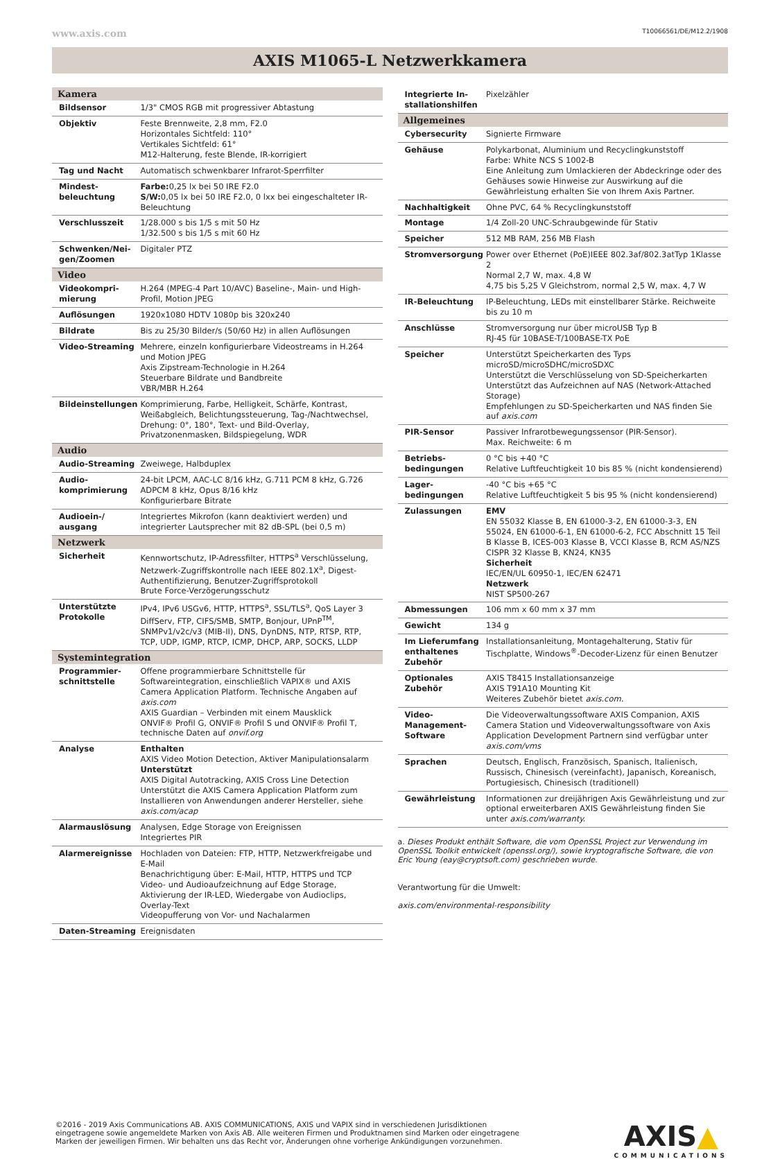www.axis.com T10066561/DE/M12.2/1908
AXIS M1065-L Netzwerkkamera
| Kamera | |
| --- | --- |
| Bildsensor | 1/3" CMOS RGB mit progressiver Abtastung |
| Objektiv | Feste Brennweite, 2,8 mm, F2.0 Horizontales Sichtfeld: 110° Vertikales Sichtfeld: 61° M12-Halterung, feste Blende, IR-korrigiert |
| Tag und Nacht | Automatisch schwenkbarer Infrarot-Sperrfilter |
| Mindest­beleuchtung | Farbe: 0,25 lx bei 50 IRE F2.0 S/W: 0,05 lx bei 50 IRE F2.0, 0 lxx bei eingeschalteter IR-Beleuchtung |
| Verschlusszeit | 1/28.000 s bis 1/5 s mit 50 Hz 1/32.500 s bis 1/5 s mit 60 Hz |
| Schwenken/Nei­gen/Zoomen | Digitaler PTZ |
| Video | |
| Videokompri­mierung | H.264 (MPEG-4 Part 10/AVC) Baseline-, Main- und High-Profil, Motion JPEG |
| Auflösungen | 1920x1080 HDTV 1080p bis 320x240 |
| Bildrate | Bis zu 25/30 Bilder/s (50/60 Hz) in allen Auflösungen |
| Video-Streaming | Mehrere, einzeln konfigurierbare Videostreams in H.264 und Motion JPEG Axis Zipstream-Technologie in H.264 Steuerbare Bildrate und Bandbreite VBR/MBR H.264 |
| Bildeinstellungen | Komprimierung, Farbe, Helligkeit, Schärfe, Kontrast, Weißabgleich, Belichtungssteuerung, Tag-/Nachtwechsel, Drehung: 0°, 180°, Text- und Bild-Overlay, Privatzonenmasken, Bildspiegelung, WDR |
| Audio | |
| Audio-Streaming | Zweiwege, Halbduplex |
| Audio­komprimierung | 24-bit LPCM, AAC-LC 8/16 kHz, G.711 PCM 8 kHz, G.726 ADPCM 8 kHz, Opus 8/16 kHz Konfigurierbare Bitrate |
| Audioein-/ ausgang | Integriertes Mikrofon (kann deaktiviert werden) und integrierter Lautsprecher mit 82 dB-SPL (bei 0,5 m) |
| Netzwerk | |
| Sicherheit | Kennwortschutz, IP-Adressfilter, HTTPS<sup>a</sup> Verschlüsselung, Netzwerk-Zugriffskontrolle nach IEEE 802.1X<sup>a</sup>, Digest-Authentifizierung, Benutzer-Zugriffsprotokoll Brute Force-Verzögerungsschutz |
| Unterstützte Protokolle | IPv4, IPv6 USGv6, HTTP, HTTPS<sup>a</sup>, SSL/TLS<sup>a</sup>, QoS Layer 3 DiffServ, FTP, CIFS/SMB, SMTP, Bonjour, UPnP<sup>TM</sup>, SNMPv1/v2c/v3 (MIB-II), DNS, DynDNS, NTP, RTSP, RTP, TCP, UDP, IGMP, RTCP, ICMP, DHCP, ARP, SOCKS, LLDP |
| Systemintegration | |
| Programmier­schnittstelle | Offene programmierbare Schnittstelle für Softwareintegration, einschließlich VAPIX® und AXIS Camera Application Platform. Technische Angaben auf axis.com AXIS Guardian – Verbinden mit einem Mausklick ONVIF® Profil G, ONVIF® Profil S und ONVIF® Profil T, technische Daten auf onvif.org |
| Analyse | Enthalten AXIS Video Motion Detection, Aktiver Manipulationsalarm Unterstützt AXIS Digital Autotracking, AXIS Cross Line Detection Unterstützt die AXIS Camera Application Platform zum Installieren von Anwendungen anderer Hersteller, siehe axis.com/acap |
| Alarmauslösung | Analysen, Edge Storage von Ereignissen Integriertes PIR |
| Alarmereignisse | Hochladen von Dateien: FTP, HTTP, Netzwerkfreigabe und E-Mail Benachrichtigung über: E-Mail, HTTP, HTTPS und TCP Video- und Audioaufzeichnung auf Edge Storage, Aktivierung der IR-LED, Wiedergabe von Audioclips, Overlay-Text Videopufferung von Vor- und Nachalarmen |
| Daten-Streaming | Ereignisdaten |
| Integrierte In­stallationshilfen | Pixelzähler |
| Allgemeines | |
| Cybersecurity | Signierte Firmware |
| Gehäuse | Polykarbonat, Aluminium und Recyclingkunststoff Farbe: White NCS S 1002-B Eine Anleitung zum Umlackieren der Abdeckringe oder des Gehäuses sowie Hinweise zur Auswirkung auf die Gewährleistung erhalten Sie von Ihrem Axis Partner. |
| Nachhaltigkeit | Ohne PVC, 64 % Recyclingkunststoff |
| Montage | 1/4 Zoll-20 UNC-Schraubgewinde für Stativ |
| Speicher | 512 MB RAM, 256 MB Flash |
| Stromversorgung | Power over Ethernet (PoE)IEEE 802.3af/802.3atTyp 1Klasse 2 Normal 2,7 W, max. 4,8 W 4,75 bis 5,25 V Gleichstrom, normal 2,5 W, max. 4,7 W |
| IR-Beleuchtung | IP-Beleuchtung, LEDs mit einstellbarer Stärke. Reichweite bis zu 10 m |
| Anschlüsse | Stromversorgung nur über microUSB Typ B RJ-45 für 10BASE-T/100BASE-TX PoE |
| Speicher | Unterstützt Speicherkarten des Typs microSD/microSDHC/mi­croSDXC Unterstützt die Verschlüsselung von SD-Speicherkarten Unterstützt das Aufzeichnen auf NAS (Network-Attached Storage) Empfehlungen zu SD-Speicherkarten und NAS finden Sie auf axis.com |
| PIR-Sensor | Passiver Infrarotbewegungssensor (PIR-Sensor). Max. Reichweite: 6 m |
| Betriebs­bedingungen | 0 °C bis +40 °C Relative Luftfeuchtigkeit 10 bis 85 % (nicht kondensierend) |
| Lager­bedingungen | -40 °C bis +65 °C Relative Luftfeuchtigkeit 5 bis 95 % (nicht kondensierend) |
| Zulassungen | EMV EN 55032 Klasse B, EN 61000-3-2, EN 61000-3-3, EN 55024, EN 61000-6-1, EN 61000-6-2, FCC Abschnitt 15 Teil B Klasse B, ICES-003 Klasse B, VCCI Klasse B, RCM AS/NZS CISPR 32 Klasse B, KN24, KN35 Sicherheit IEC/EN/UL 60950-1, IEC/EN 62471 Netzwerk NIST SP500-267 |
| Abmessungen | 106 mm x 60 mm x 37 mm |
| Gewicht | 134 g |
| Im Lieferumfang enthaltenes Zubehör | Installationsanleitung, Montagehalterung, Stativ für Tischplatte, Windows<sup>®</sup>-Decoder-Lizenz für einen Benutzer |
| Optionales Zubehör | AXIS T8415 Installationsanzeige AXIS T91A10 Mounting Kit Weiteres Zubehör bietet axis.com. |
| Video-Management-Software | Die Videoverwaltungssoftware AXIS Companion, AXIS Camera Station und Videoverwaltungssoftware von Axis Application Development Partnern sind verfügbar unter axis.com/vms |
| Sprachen | Deutsch, Englisch, Französisch, Spanisch, Italienisch, Russisch, Chinesisch (vereinfacht), Japanisch, Koreanisch, Portugiesisch, Chinesisch (traditionell) |
| Gewährleistung | Informationen zur dreijährigen Axis Gewährleistung und zur optional erweiterbaren AXIS Gewährleistung finden Sie unter axis.com/warranty. |
a. Dieses Produkt enthält Software, die vom OpenSSL Project zur Verwendung im OpenSSL Toolkit entwickelt (openssl.org/), sowie kryptografische Software, die von Eric Young (eay@cryptsoft.com) geschrieben wurde.
Verantwortung für die Umwelt:
axis.com/environmental-responsibility
©2016 - 2019 Axis Communications AB. AXIS COMMUNICATIONS, AXIS und VAPIX sind in verschiedenen Jurisdiktionen
eingetragene sowie angemeldete Marken von Axis AB. Alle weiteren Firmen und Produktnamen sind Marken oder eingetragene
Marken der jeweiligen Firmen. Wir behalten uns das Recht vor, Änderungen ohne vorherige Ankündigungen vorzunehmen.
AXIS▲
COMMUNICATIONS